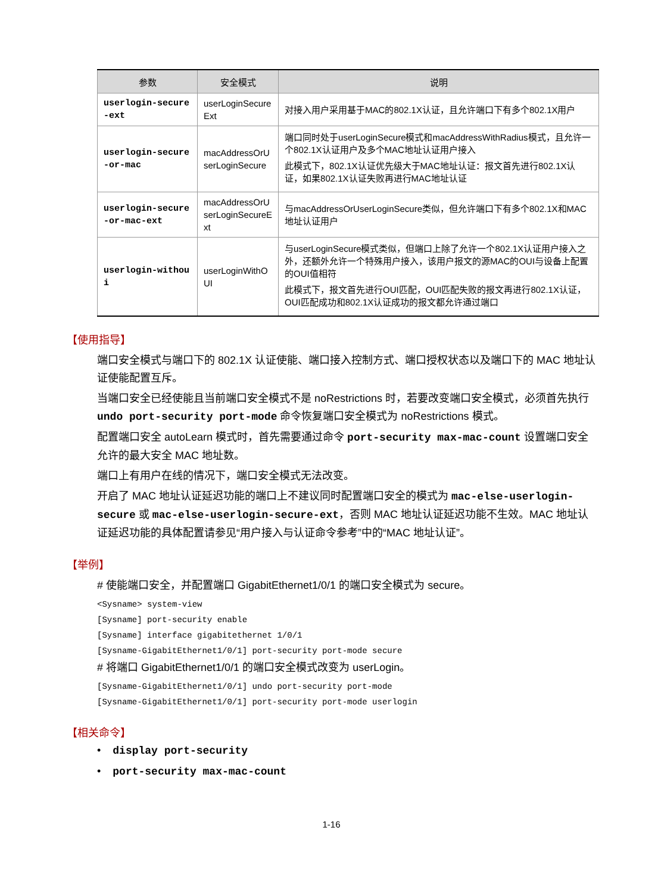| 参数 | 安全模式 | 说明 |
| --- | --- | --- |
| userlogin-secure -ext | userLoginSecure Ext | 对接入用户采用基于MAC的802.1X认证，且允许端口下有多个802.1X用户 |
| userlogin-secure -or-mac | macAddressOrU serLoginSecure | 端口同时处于userLoginSecure模式和macAddressWithRadius模式，且允许一个802.1X认证用户及多个MAC地址认证用户接入 此模式下，802.1X认证优先级大于MAC地址认证：报文首先进行802.1X认证，如果802.1X认证失败再进行MAC地址认证 |
| userlogin-secure -or-mac-ext | macAddressOrU serLoginSecureE xt | 与macAddressOrUserLoginSecure类似，但允许端口下有多个802.1X和MAC地址认证用户 |
| userlogin-withou i | userLoginWithO UI | 与userLoginSecure模式类似，但端口上除了允许一个802.1X认证用户接入之外，还额外允许一个特殊用户接入，该用户报文的源MAC的OUI与设备上配置的OUI值相符 此模式下，报文首先进行OUI匹配，OUI匹配失败的报文再进行802.1X认证，OUI匹配成功和802.1X认证成功的报文都允许通过端口 |
【使用指导】
端口安全模式与端口下的 802.1X 认证使能、端口接入控制方式、端口授权状态以及端口下的 MAC 地址认证使能配置互斥。
当端口安全已经使能且当前端口安全模式不是 noRestrictions 时，若要改变端口安全模式，必须首先执行 undo port-security port-mode 命令恢复端口安全模式为 noRestrictions 模式。
配置端口安全 autoLearn 模式时，首先需要通过命令 port-security max-mac-count 设置端口安全允许的最大安全 MAC 地址数。
端口上有用户在线的情况下，端口安全模式无法改变。
开启了 MAC 地址认证延迟功能的端口上不建议同时配置端口安全的模式为 mac-else-userlogin-secure 或 mac-else-userlogin-secure-ext，否则 MAC 地址认证延迟功能不生效。MAC 地址认证延迟功能的具体配置请参见“用户接入与认证命令参考”中的“MAC 地址认证”。
【举例】
# 使能端口安全，并配置端口 GigabitEthernet1/0/1 的端口安全模式为 secure。
<Sysname> system-view
[Sysname] port-security enable
[Sysname] interface gigabitethernet 1/0/1
[Sysname-GigabitEthernet1/0/1] port-security port-mode secure
# 将端口 GigabitEthernet1/0/1 的端口安全模式改变为 userLogin。
[Sysname-GigabitEthernet1/0/1] undo port-security port-mode
[Sysname-GigabitEthernet1/0/1] port-security port-mode userlogin
【相关命令】
• display port-security
• port-security max-mac-count
1-16